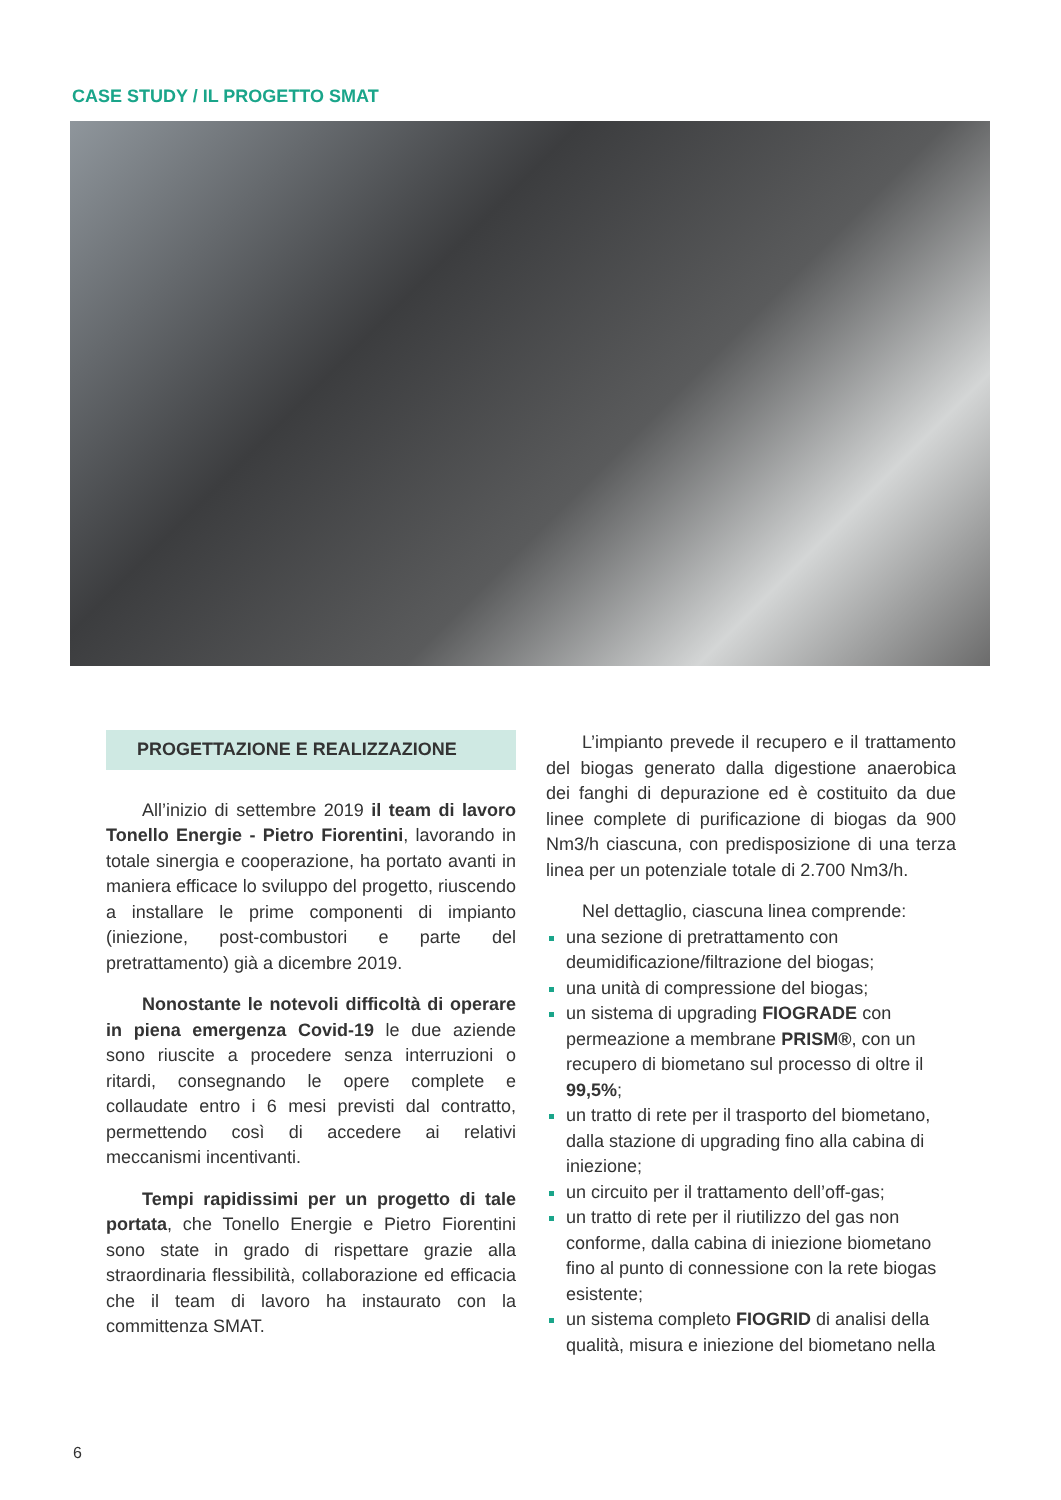CASE STUDY / IL PROGETTO SMAT
PROGETTAZIONE E REALIZZAZIONE
All’inizio di settembre 2019 il team di lavoro Tonello Energie - Pietro Fiorentini, lavorando in totale sinergia e cooperazione, ha portato avanti in maniera efficace lo sviluppo del progetto, riuscendo a installare le prime componenti di impianto (iniezione, post-combustori e parte del pretrattamento) già a dicembre 2019.
Nonostante le notevoli difficoltà di operare in piena emergenza Covid-19 le due aziende sono riuscite a procedere senza interruzioni o ritardi, consegnando le opere complete e collaudate entro i 6 mesi previsti dal contratto, permettendo così di accedere ai relativi meccanismi incentivanti.
Tempi rapidissimi per un progetto di tale portata, che Tonello Energie e Pietro Fiorentini sono state in grado di rispettare grazie alla straordinaria flessibilità, collaborazione ed efficacia che il team di lavoro ha instaurato con la committenza SMAT.
L’impianto prevede il recupero e il trattamento del biogas generato dalla digestione anaerobica dei fanghi di depurazione ed è costituito da due linee complete di purificazione di biogas da 900 Nm3/h ciascuna, con predisposizione di una terza linea per un potenziale totale di 2.700 Nm3/h.
Nel dettaglio, ciascuna linea comprende:
una sezione di pretrattamento con deumidificazione/filtrazione del biogas;
una unità di compressione del biogas;
un sistema di upgrading FIOGRADE con permeazione a membrane PRISM®, con un recupero di biometano sul processo di oltre il 99,5%;
un tratto di rete per il trasporto del biometano, dalla stazione di upgrading fino alla cabina di iniezione;
un circuito per il trattamento dell’off-gas;
un tratto di rete per il riutilizzo del gas non conforme, dalla cabina di iniezione biometano fino al punto di connessione con la rete biogas esistente;
un sistema completo FIOGRID di analisi della qualità, misura e iniezione del biometano nella
6